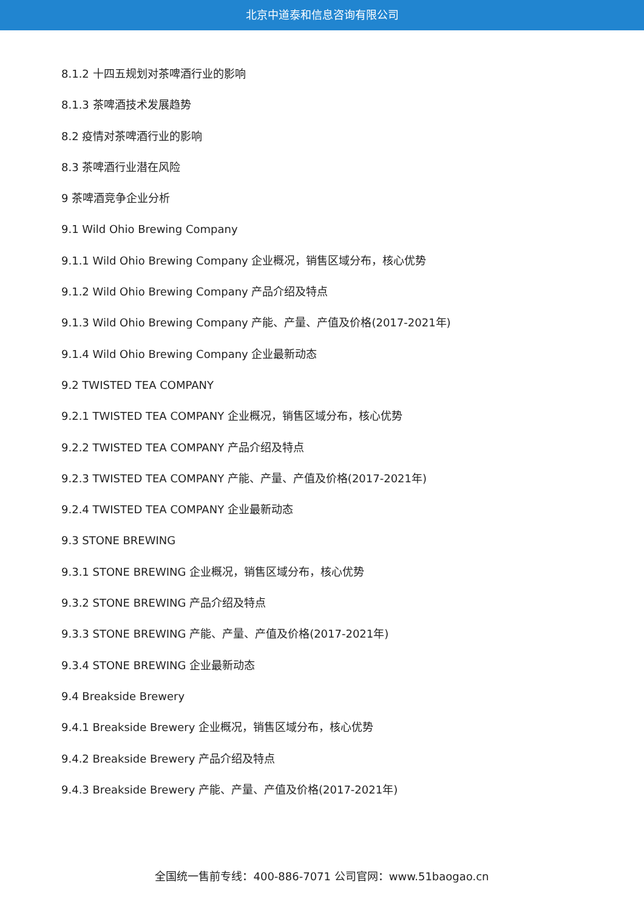北京中道泰和信息咨询有限公司
8.1.2 十四五规划对茶啤酒行业的影响
8.1.3 茶啤酒技术发展趋势
8.2 疫情对茶啤酒行业的影响
8.3 茶啤酒行业潜在风险
9 茶啤酒竞争企业分析
9.1 Wild Ohio Brewing Company
9.1.1 Wild Ohio Brewing Company 企业概况，销售区域分布，核心优势
9.1.2 Wild Ohio Brewing Company 产品介绍及特点
9.1.3 Wild Ohio Brewing Company 产能、产量、产值及价格(2017-2021年)
9.1.4 Wild Ohio Brewing Company 企业最新动态
9.2 TWISTED TEA COMPANY
9.2.1 TWISTED TEA COMPANY 企业概况，销售区域分布，核心优势
9.2.2 TWISTED TEA COMPANY 产品介绍及特点
9.2.3 TWISTED TEA COMPANY 产能、产量、产值及价格(2017-2021年)
9.2.4 TWISTED TEA COMPANY 企业最新动态
9.3 STONE BREWING
9.3.1 STONE BREWING 企业概况，销售区域分布，核心优势
9.3.2 STONE BREWING 产品介绍及特点
9.3.3 STONE BREWING 产能、产量、产值及价格(2017-2021年)
9.3.4 STONE BREWING 企业最新动态
9.4 Breakside Brewery
9.4.1 Breakside Brewery 企业概况，销售区域分布，核心优势
9.4.2 Breakside Brewery 产品介绍及特点
9.4.3 Breakside Brewery 产能、产量、产值及价格(2017-2021年)
全国统一售前专线：400-886-7071 公司官网：www.51baogao.cn